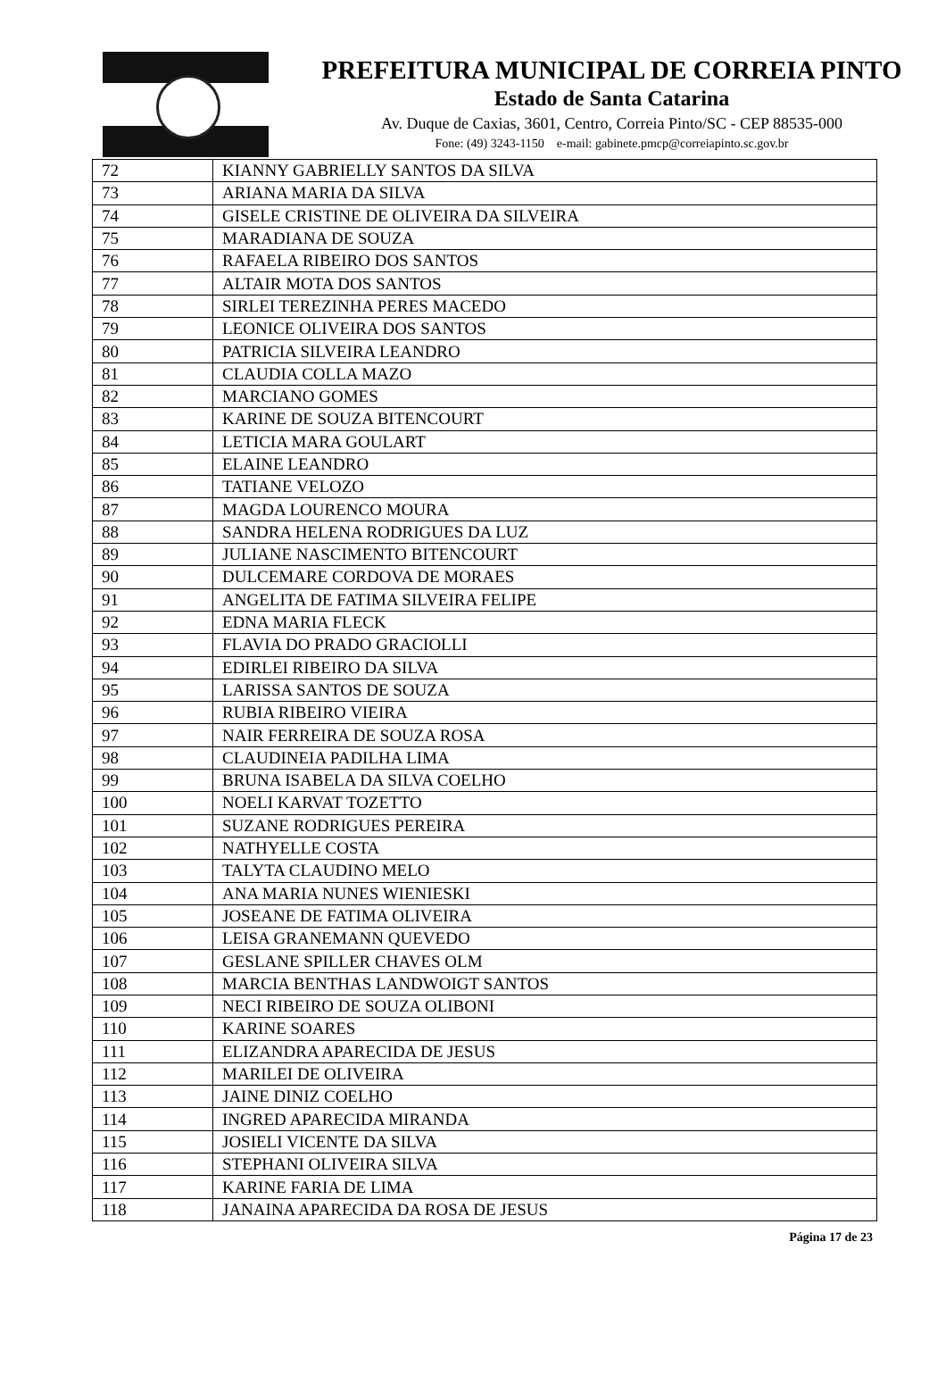PREFEITURA MUNICIPAL DE CORREIA PINTO
Estado de Santa Catarina
Av. Duque de Caxias, 3601, Centro, Correia Pinto/SC - CEP 88535-000
Fone: (49) 3243-1150 e-mail: gabinete.pmcp@correiapinto.sc.gov.br
| 72 | KIANNY GABRIELLY SANTOS DA SILVA |
| 73 | ARIANA MARIA DA SILVA |
| 74 | GISELE CRISTINE DE OLIVEIRA DA SILVEIRA |
| 75 | MARADIANA DE SOUZA |
| 76 | RAFAELA RIBEIRO DOS SANTOS |
| 77 | ALTAIR MOTA DOS SANTOS |
| 78 | SIRLEI TEREZINHA PERES MACEDO |
| 79 | LEONICE OLIVEIRA DOS SANTOS |
| 80 | PATRICIA SILVEIRA LEANDRO |
| 81 | CLAUDIA COLLA MAZO |
| 82 | MARCIANO GOMES |
| 83 | KARINE DE SOUZA BITENCOURT |
| 84 | LETICIA MARA GOULART |
| 85 | ELAINE LEANDRO |
| 86 | TATIANE VELOZO |
| 87 | MAGDA LOURENCO MOURA |
| 88 | SANDRA HELENA RODRIGUES DA LUZ |
| 89 | JULIANE NASCIMENTO BITENCOURT |
| 90 | DULCEMARE CORDOVA DE MORAES |
| 91 | ANGELITA DE FATIMA SILVEIRA FELIPE |
| 92 | EDNA MARIA FLECK |
| 93 | FLAVIA DO PRADO GRACIOLLI |
| 94 | EDIRLEI RIBEIRO DA SILVA |
| 95 | LARISSA SANTOS DE SOUZA |
| 96 | RUBIA RIBEIRO VIEIRA |
| 97 | NAIR FERREIRA DE SOUZA ROSA |
| 98 | CLAUDINEIA PADILHA LIMA |
| 99 | BRUNA ISABELA DA SILVA COELHO |
| 100 | NOELI KARVAT TOZETTO |
| 101 | SUZANE RODRIGUES PEREIRA |
| 102 | NATHYELLE COSTA |
| 103 | TALYTA CLAUDINO MELO |
| 104 | ANA MARIA NUNES WIENIESKI |
| 105 | JOSEANE DE FATIMA OLIVEIRA |
| 106 | LEISA GRANEMANN QUEVEDO |
| 107 | GESLANE SPILLER CHAVES OLM |
| 108 | MARCIA BENTHAS LANDWOIGT SANTOS |
| 109 | NECI RIBEIRO DE SOUZA OLIBONI |
| 110 | KARINE SOARES |
| 111 | ELIZANDRA APARECIDA DE JESUS |
| 112 | MARILEI DE OLIVEIRA |
| 113 | JAINE DINIZ COELHO |
| 114 | INGRED APARECIDA MIRANDA |
| 115 | JOSIELI VICENTE DA SILVA |
| 116 | STEPHANI OLIVEIRA SILVA |
| 117 | KARINE FARIA DE LIMA |
| 118 | JANAINA APARECIDA DA ROSA DE JESUS |
Página 17 de 23